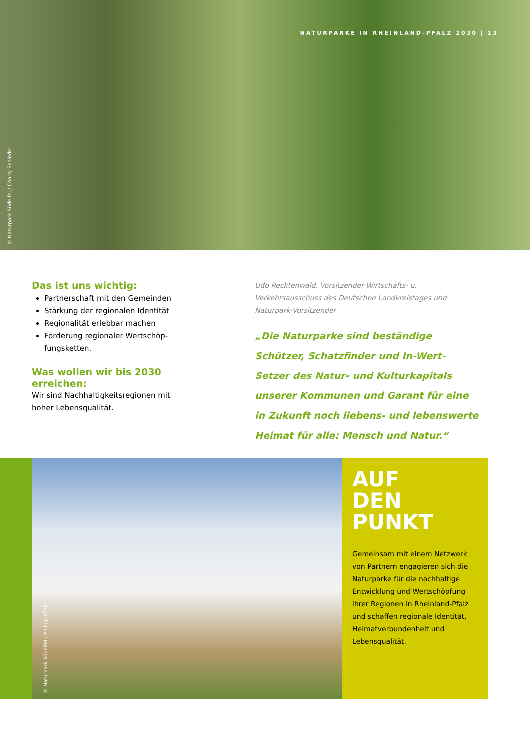NATURPARKE IN RHEINLAND-PFALZ 2030 | 13
© Naturpark Südeifel / Charly Schleder
Das ist uns wichtig:
Partnerschaft mit den Gemeinden
Stärkung der regionalen Identität
Regionalität erlebbar machen
Förderung regionaler Wertschöp­fungsketten.
Was wollen wir bis 2030 erreichen:
Wir sind Nachhaltigkeitsregionen mit hoher Lebensqualität.
Udo Recktenwald, Vorsitzender Wirtschafts- u. Verkehrsausschuss des Deutschen Landkreistages und Naturpark-Vorsitzender
„Die Naturparke sind beständige Schützer, Schatzfinder und In-Wert-Setzer des Natur- und Kulturkapitals unserer Kommu­nen und Garant für eine in Zukunft noch liebens- und lebenswerte Heimat für alle: Mensch und Natur.“
© Naturpark Südeifel / Philipp Köhler
AUF
DEN
PUNKT
Gemeinsam mit einem Netzwerk von Partnern engagieren sich die Natur­parke für die nachhaltige Entwicklung und Wertschöpfung ihrer Regionen in Rheinland-Pfalz und schaffen regionale Identität, Heimatverbundenheit und Lebensqualität.